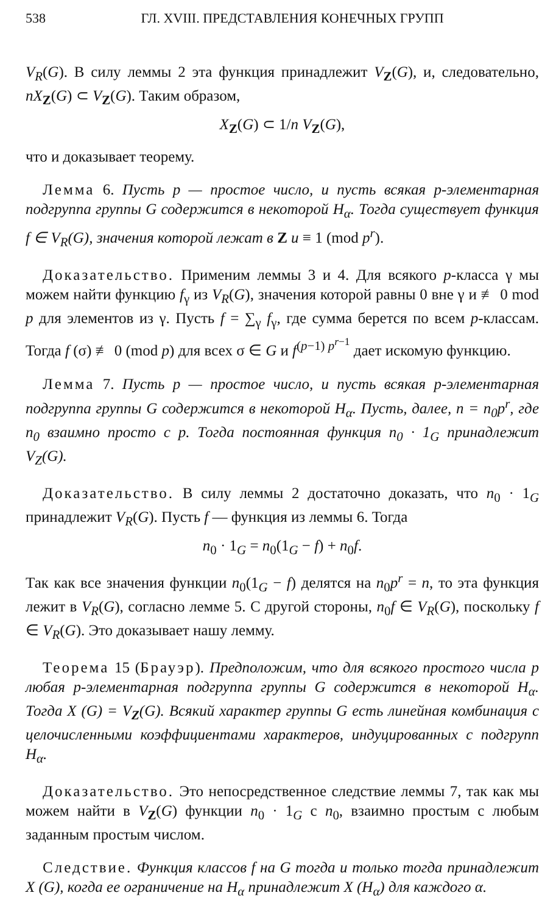538 ГЛ. XVIII. ПРЕДСТАВЛЕНИЯ КОНЕЧНЫХ ГРУПП
V<sub>R</sub>(G). В силу леммы 2 эта функция принадлежит V<sub>Z</sub>(G), и, следовательно, nX<sub>Z</sub>(G) ⊂ V<sub>Z</sub>(G). Таким образом,
X<sub>Z</sub>(G) ⊂ 1/n V<sub>Z</sub>(G),
что и доказывает теорему.
Лемма 6. Пусть p — простое число, и пусть всякая p-элементарная подгруппа группы G содержится в некоторой H<sub>α</sub>. Тогда существует функция f ∈ V<sub>R</sub>(G), значения которой лежат в Z и ≡ 1 (mod p<sup>r</sup>).
Доказательство. Применим леммы 3 и 4. Для всякого p-класса γ мы можем найти функцию f<sub>γ</sub> из V<sub>R</sub>(G), значения которой равны 0 вне γ и ≢ 0 mod p для элементов из γ. Пусть f = ∑<sub>γ</sub> f<sub>γ</sub>, где сумма берется по всем p-классам. Тогда f (σ) ≢ 0 (mod p) для всех σ ∈ G и f<sup>(p−1) p<sup>r−1</sup></sup> дает искомую функцию.
Лемма 7. Пусть p — простое число, и пусть всякая p-элементарная подгруппа группы G содержится в некоторой H<sub>α</sub>. Пусть, далее, n = n<sub>0</sub>p<sup>r</sup>, где n<sub>0</sub> взаимно просто с p. Тогда постоянная функция n<sub>0</sub> · 1<sub>G</sub> принадлежит V<sub>Z</sub>(G).
Доказательство. В силу леммы 2 достаточно доказать, что n<sub>0</sub> · 1<sub>G</sub> принадлежит V<sub>R</sub>(G). Пусть f — функция из леммы 6. Тогда
n<sub>0</sub> · 1<sub>G</sub> = n<sub>0</sub>(1<sub>G</sub> − f) + n<sub>0</sub>f.
Так как все значения функции n<sub>0</sub>(1<sub>G</sub> − f) делятся на n<sub>0</sub>p<sup>r</sup> = n, то эта функция лежит в V<sub>R</sub>(G), согласно лемме 5. С другой стороны, n<sub>0</sub>f ∈ V<sub>R</sub>(G), поскольку f ∈ V<sub>R</sub>(G). Это доказывает нашу лемму.
Теорема 15 (Брауэр). Предположим, что для всякого простого числа p любая p-элементарная подгруппа группы G содержится в некоторой H<sub>α</sub>. Тогда X (G) = V<sub>Z</sub>(G). Всякий характер группы G есть линейная комбинация с целочисленными коэффициентами характеров, индуцированных с подгрупп H<sub>α</sub>.
Доказательство. Это непосредственное следствие леммы 7, так как мы можем найти в V<sub>Z</sub>(G) функции n<sub>0</sub> · 1<sub>G</sub> с n<sub>0</sub>, взаимно простым с любым заданным простым числом.
Следствие. Функция классов f на G тогда и только тогда принадлежит X (G), когда ее ограничение на H<sub>α</sub> принадлежит X (H<sub>α</sub>) для каждого α.